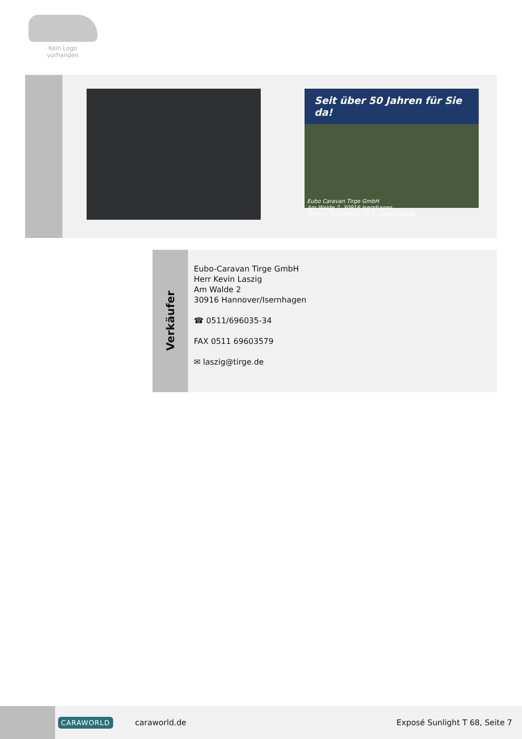Kein Logo
vorhanden
Seit über 50 Jahren für Sie da!
Eubo Caravan Tirge GmbH
Am Walde 2, 30916 Isernhagen
Telefon: 0511/69 60 35 0 - www.tirge.de
Verkäufer
Eubo-Caravan Tirge GmbH
Herr Kevin Laszig
Am Walde 2
30916 Hannover/Isernhagen
☎ 0511/696035-34
FAX 0511 69603579
✉ laszig@tirge.de
CARAWORLD caraworld.de Exposé Sunlight T 68, Seite 7